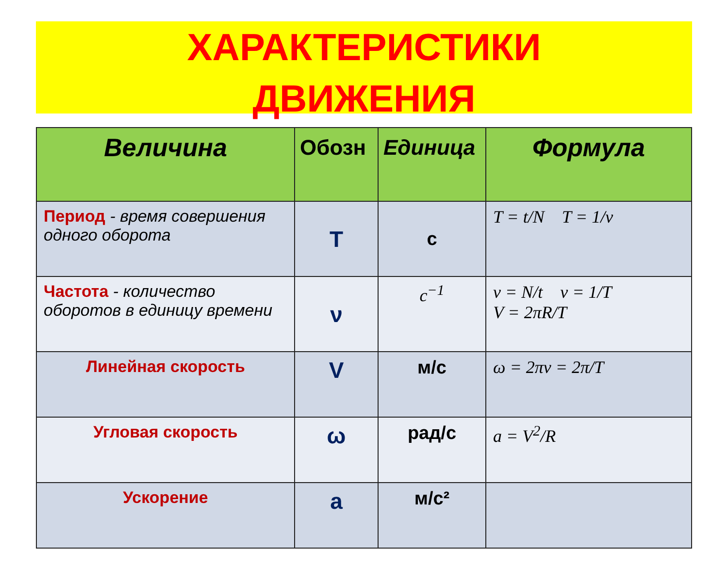ХАРАКТЕРИСТИКИ
ДВИЖЕНИЯ
| Величина | Обозн | Единица | Формула |
| --- | --- | --- | --- |
| Период - время совершения одного оборота | T | с | T = t/N T = 1/ν |
| Частота - количество оборотов в единицу времени | ν | c<sup>−1</sup> | ν = N/t ν = 1/T V = 2πR/T |
| Линейная скорость | V | м/с | ω = 2πν = 2π/T |
| Угловая скорость | ω | рад/с | a = V<sup>2</sup>/R |
| Ускорение | a | м/с² | |